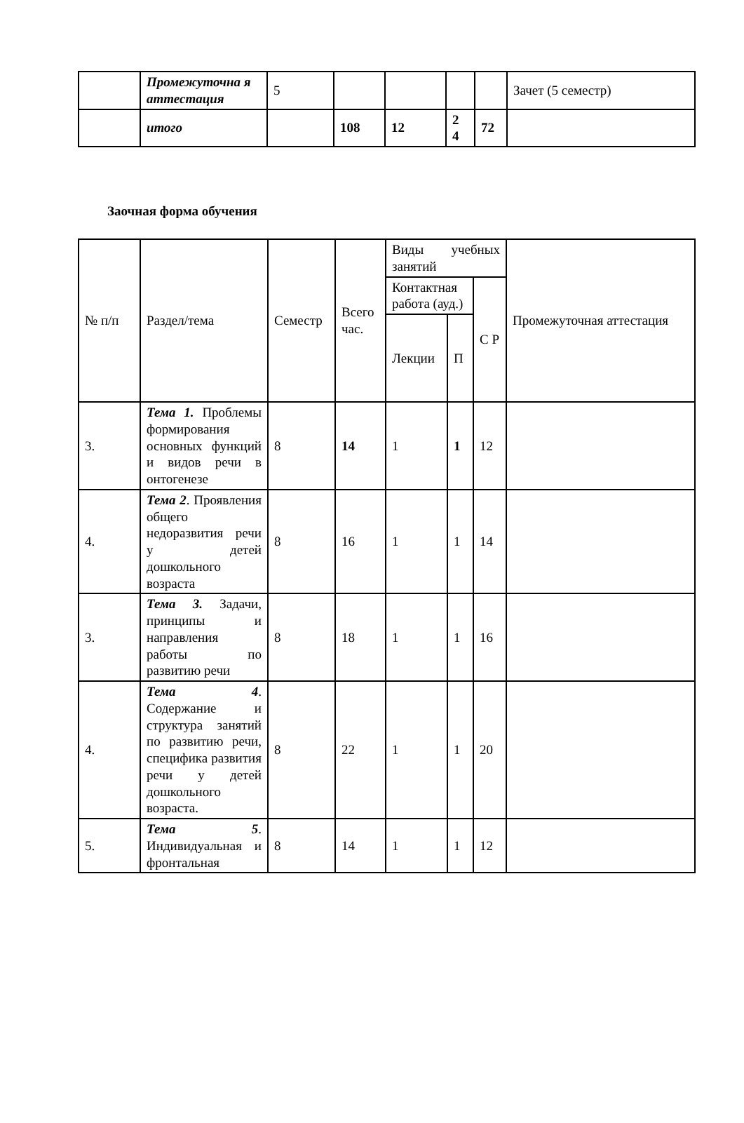| | Промежуточна я аттестация | 5 | | | | | Зачет (5 семестр) |
| | итого | | 108 | 12 | 2 4 | 72 | |
Заочная форма обучения
| № п/п | Раздел/тема | Семестр | Всего час. | Виды учебных занятий | | | Промежуточная аттестация |
| --- | --- | --- | --- | --- | --- | --- | --- |
| | | | | Контактная работа (ауд.) | | С Р | |
| | | | | Лекции | П | | |
| 3. | Тема 1. Проблемы формирования основных функций и видов речи в онтогенезе | 8 | 14 | 1 | 1 | 12 | |
| 4. | Тема 2 . Проявления общего недоразвития речи у детей дошкольного возраста | 8 | 16 | 1 | 1 | 14 | |
| 3. | Тема 3. Задачи, принципы и направления работы по развитию речи | 8 | 18 | 1 | 1 | 16 | |
| 4. | Тема 4 . Содержание и структура занятий по развитию речи, специфика развития речи у детей дошкольного возраста. | 8 | 22 | 1 | 1 | 20 | |
| 5. | Тема 5 . Индивидуальная и фронтальная | 8 | 14 | 1 | 1 | 12 | |